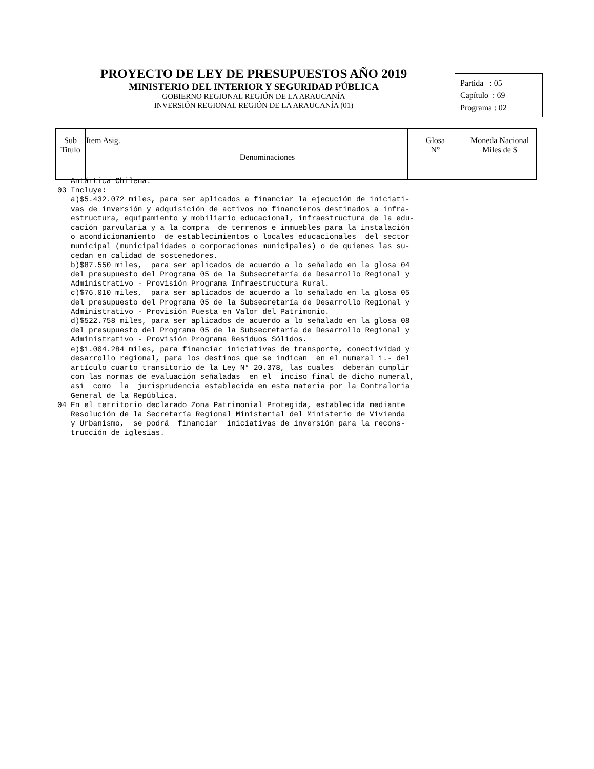PROYECTO DE LEY DE PRESUPUESTOS AÑO 2019
MINISTERIO DEL INTERIOR Y SEGURIDAD PÚBLICA
GOBIERNO REGIONAL REGIÓN DE LA ARAUCANÍA
INVERSIÓN REGIONAL REGIÓN DE LA ARAUCANÍA (01)
Partida : 05
Capítulo : 69
Programa : 02
| Sub Titulo | Item Asig. | Denominaciones | Glosa N° | Moneda Nacional Miles de $ |
| --- | --- | --- | --- | --- |
Antártica Chilena. 03 Incluye: a)$5.432.072 miles, para ser aplicados a financiar la ejecución de iniciati- vas de inversión y adquisición de activos no financieros destinados a infra- estructura, equipamiento y mobiliario educacional, infraestructura de la edu- cación parvularia y a la compra de terrenos e inmuebles para la instalación o acondicionamiento de establecimientos o locales educacionales del sector municipal (municipalidades o corporaciones municipales) o de quienes las su- cedan en calidad de sostenedores. b)$87.550 miles, para ser aplicados de acuerdo a lo señalado en la glosa 04 del presupuesto del Programa 05 de la Subsecretaría de Desarrollo Regional y Administrativo - Provisión Programa Infraestructura Rural. c)$76.010 miles, para ser aplicados de acuerdo a lo señalado en la glosa 05 del presupuesto del Programa 05 de la Subsecretaría de Desarrollo Regional y Administrativo - Provisión Puesta en Valor del Patrimonio. d)$522.758 miles, para ser aplicados de acuerdo a lo señalado en la glosa 08 del presupuesto del Programa 05 de la Subsecretaría de Desarrollo Regional y Administrativo - Provisión Programa Residuos Sólidos. e)$1.004.284 miles, para financiar iniciativas de transporte, conectividad y desarrollo regional, para los destinos que se indican en el numeral 1.- del artículo cuarto transitorio de la Ley N° 20.378, las cuales deberán cumplir con las normas de evaluación señaladas en el inciso final de dicho numeral, así como la jurisprudencia establecida en esta materia por la Contraloría General de la República. 04 En el territorio declarado Zona Patrimonial Protegida, establecida mediante Resolución de la Secretaría Regional Ministerial del Ministerio de Vivienda y Urbanismo, se podrá financiar iniciativas de inversión para la recons- trucción de iglesias.